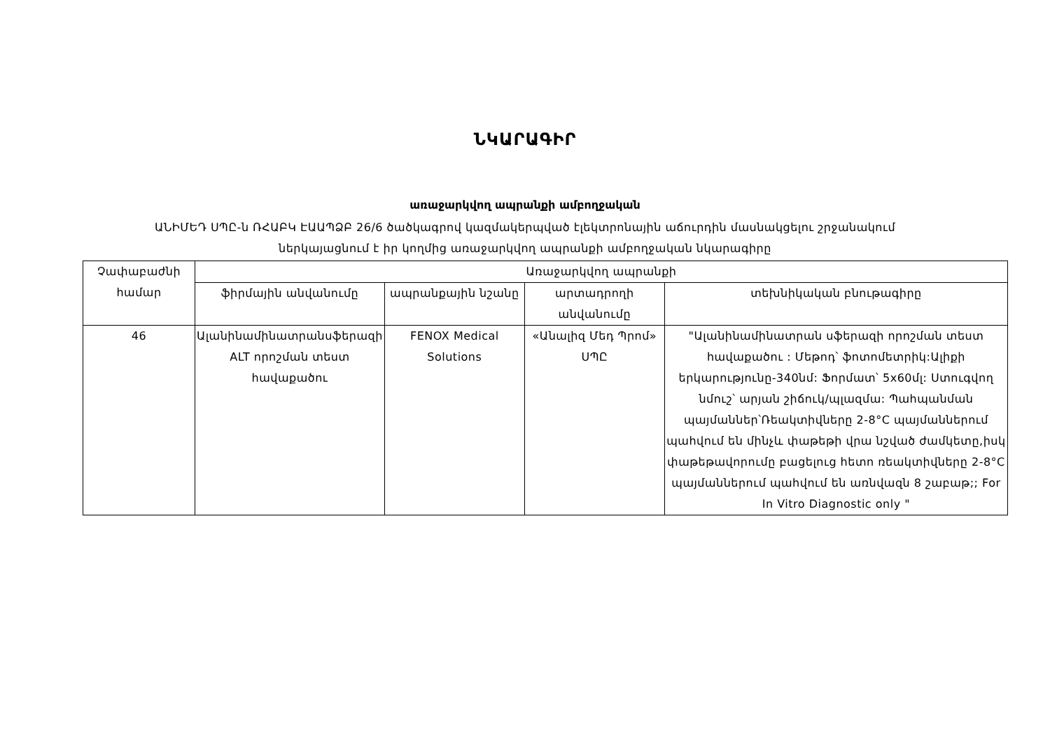ՆԿԱՐԱԳԻՐ
առաջարկվող ապրանքի ամբողջական
ԱՆԻՄԵԴ ՍՊԸ-ն ՌՀԱԲԿ ԷԱԱՊՁԲ 26/6 ծածկագրով կազմակերպված էլեկտրոնային աճուրդին մասնակցելու շրջանակում
ներկայացնում է իր կողմից առաջարկվող ապրանքի ամբողջական նկարագիրը
| Չափաբաժնի համար | Առաջարկվող ապրանքի | | | |
| --- | --- | --- | --- | --- |
| | ֆիրմային անվանումը | ապրանքային նշանը | արտադրողի անվանումը | տեխնիկական բնութագիրը |
| 46 | Ալանինամինատրանսֆերազի ALT որոշման տեստ հավաքածու | FENOX Medical Solutions | «Անալիզ Մեդ Պրոմ» ՍՊԸ | "Ալանինամինատրան սֆերազի որոշման տեստ հավաքածու : Մեթոդ՝ ֆոտոմետրիկ:Ալիքի երկարությունը-340նմ: Ֆորմատ՝ 5x60մլ: Ստուգվող նմուշ՝ արյան շիճուկ/պլազմա: Պահպանման պայմաններ՝Ռեակտիվները 2-8°C պայմաններում պահվում են մինչև փաթեթի վրա նշված ժամկետը,իսկ փաթեթավորումը բացելուց հետո ռեակտիվները 2-8°C պայմաններում պահվում են առնվազն 8 շաբաթ;; For In Vitro Diagnostic only " |